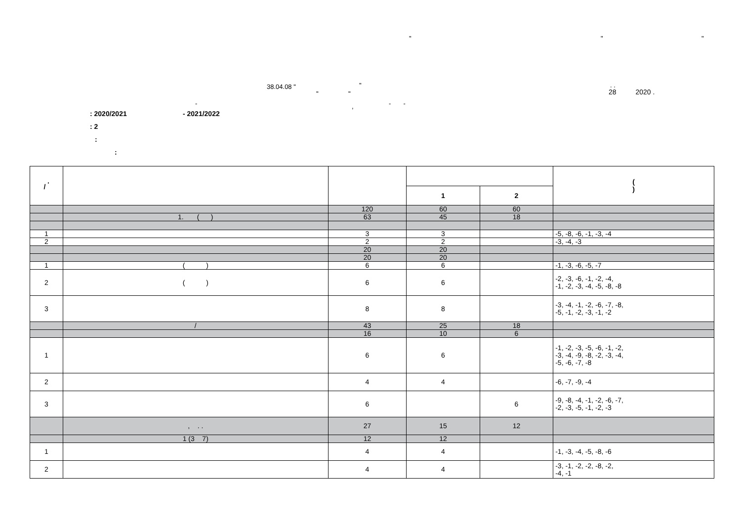" " "
38.04.08 " "
" "
. .
28 2020 .
- , - -
: 2020/2021 - 2021/2022
: 2
:
:
| / <sup>'</sup> | | | | | ( ) |
| | | | 1 | 2 | |
| | | 120 | 60 | 60 | |
| | 1. ( ) | 63 | 45 | 18 | |
| 1 | | 3 | 3 | | -5, -8, -6, -1, -3, -4 |
| 2 | | 2 | 2 | | -3, -4, -3 |
| | | 20 | 20 | | |
| | | 20 | 20 | | |
| 1 | ( ) | 6 | 6 | | -1, -3, -6, -5, -7 |
| 2 | ( ) | 6 | 6 | | -2, -3, -6, -1, -2, -4, -1, -2, -3, -4, -5, -8, -8 |
| 3 | | 8 | 8 | | -3, -4, -1, -2, -6, -7, -8, -5, -1, -2, -3, -1, -2 |
| | / | 43 | 25 | 18 | |
| | | 16 | 10 | 6 | |
| 1 | | 6 | 6 | | -1, -2, -3, -5, -6, -1, -2, -3, -4, -9, -8, -2, -3, -4, -5, -6, -7, -8 |
| 2 | | 4 | 4 | | -6, -7, -9, -4 |
| 3 | | 6 | | 6 | -9, -8, -4, -1, -2, -6, -7, -2, -3, -5, -1, -2, -3 |
| | , . . | 27 | 15 | 12 | |
| | 1 (3 7) | 12 | 12 | | |
| 1 | | 4 | 4 | | -1, -3, -4, -5, -8, -6 |
| 2 | | 4 | 4 | | -3, -1, -2, -2, -8, -2, -4, -1 |